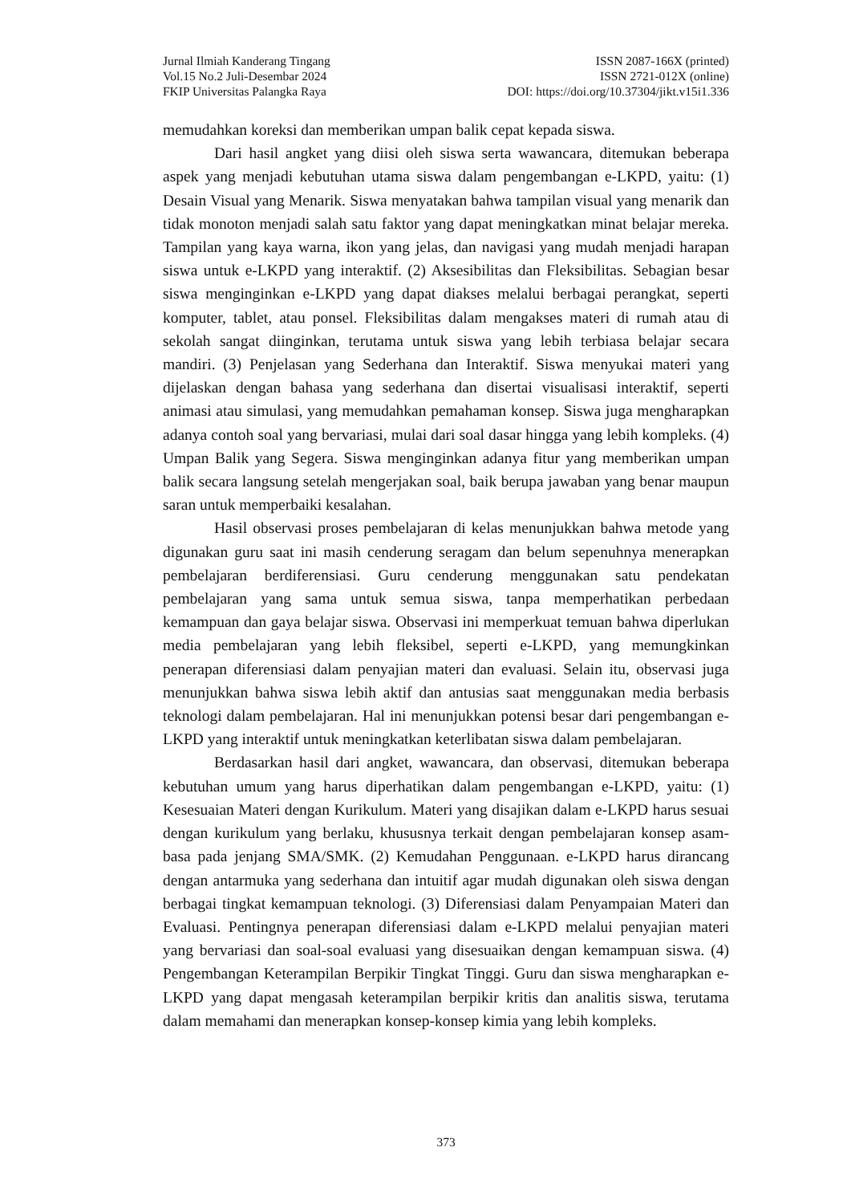Jurnal Ilmiah Kanderang Tingang
Vol.15 No.2 Juli-Desembar 2024
FKIP Universitas Palangka Raya
ISSN 2087-166X (printed)
ISSN 2721-012X (online)
DOI: https://doi.org/10.37304/jikt.v15i1.336
memudahkan koreksi dan memberikan umpan balik cepat kepada siswa.
Dari hasil angket yang diisi oleh siswa serta wawancara, ditemukan beberapa aspek yang menjadi kebutuhan utama siswa dalam pengembangan e-LKPD, yaitu: (1) Desain Visual yang Menarik. Siswa menyatakan bahwa tampilan visual yang menarik dan tidak monoton menjadi salah satu faktor yang dapat meningkatkan minat belajar mereka. Tampilan yang kaya warna, ikon yang jelas, dan navigasi yang mudah menjadi harapan siswa untuk e-LKPD yang interaktif. (2) Aksesibilitas dan Fleksibilitas. Sebagian besar siswa menginginkan e-LKPD yang dapat diakses melalui berbagai perangkat, seperti komputer, tablet, atau ponsel. Fleksibilitas dalam mengakses materi di rumah atau di sekolah sangat diinginkan, terutama untuk siswa yang lebih terbiasa belajar secara mandiri. (3) Penjelasan yang Sederhana dan Interaktif. Siswa menyukai materi yang dijelaskan dengan bahasa yang sederhana dan disertai visualisasi interaktif, seperti animasi atau simulasi, yang memudahkan pemahaman konsep. Siswa juga mengharapkan adanya contoh soal yang bervariasi, mulai dari soal dasar hingga yang lebih kompleks. (4) Umpan Balik yang Segera. Siswa menginginkan adanya fitur yang memberikan umpan balik secara langsung setelah mengerjakan soal, baik berupa jawaban yang benar maupun saran untuk memperbaiki kesalahan.
Hasil observasi proses pembelajaran di kelas menunjukkan bahwa metode yang digunakan guru saat ini masih cenderung seragam dan belum sepenuhnya menerapkan pembelajaran berdiferensiasi. Guru cenderung menggunakan satu pendekatan pembelajaran yang sama untuk semua siswa, tanpa memperhatikan perbedaan kemampuan dan gaya belajar siswa. Observasi ini memperkuat temuan bahwa diperlukan media pembelajaran yang lebih fleksibel, seperti e-LKPD, yang memungkinkan penerapan diferensiasi dalam penyajian materi dan evaluasi. Selain itu, observasi juga menunjukkan bahwa siswa lebih aktif dan antusias saat menggunakan media berbasis teknologi dalam pembelajaran. Hal ini menunjukkan potensi besar dari pengembangan e-LKPD yang interaktif untuk meningkatkan keterlibatan siswa dalam pembelajaran.
Berdasarkan hasil dari angket, wawancara, dan observasi, ditemukan beberapa kebutuhan umum yang harus diperhatikan dalam pengembangan e-LKPD, yaitu: (1) Kesesuaian Materi dengan Kurikulum. Materi yang disajikan dalam e-LKPD harus sesuai dengan kurikulum yang berlaku, khususnya terkait dengan pembelajaran konsep asam-basa pada jenjang SMA/SMK. (2) Kemudahan Penggunaan. e-LKPD harus dirancang dengan antarmuka yang sederhana dan intuitif agar mudah digunakan oleh siswa dengan berbagai tingkat kemampuan teknologi. (3) Diferensiasi dalam Penyampaian Materi dan Evaluasi. Pentingnya penerapan diferensiasi dalam e-LKPD melalui penyajian materi yang bervariasi dan soal-soal evaluasi yang disesuaikan dengan kemampuan siswa. (4) Pengembangan Keterampilan Berpikir Tingkat Tinggi. Guru dan siswa mengharapkan e-LKPD yang dapat mengasah keterampilan berpikir kritis dan analitis siswa, terutama dalam memahami dan menerapkan konsep-konsep kimia yang lebih kompleks.
373